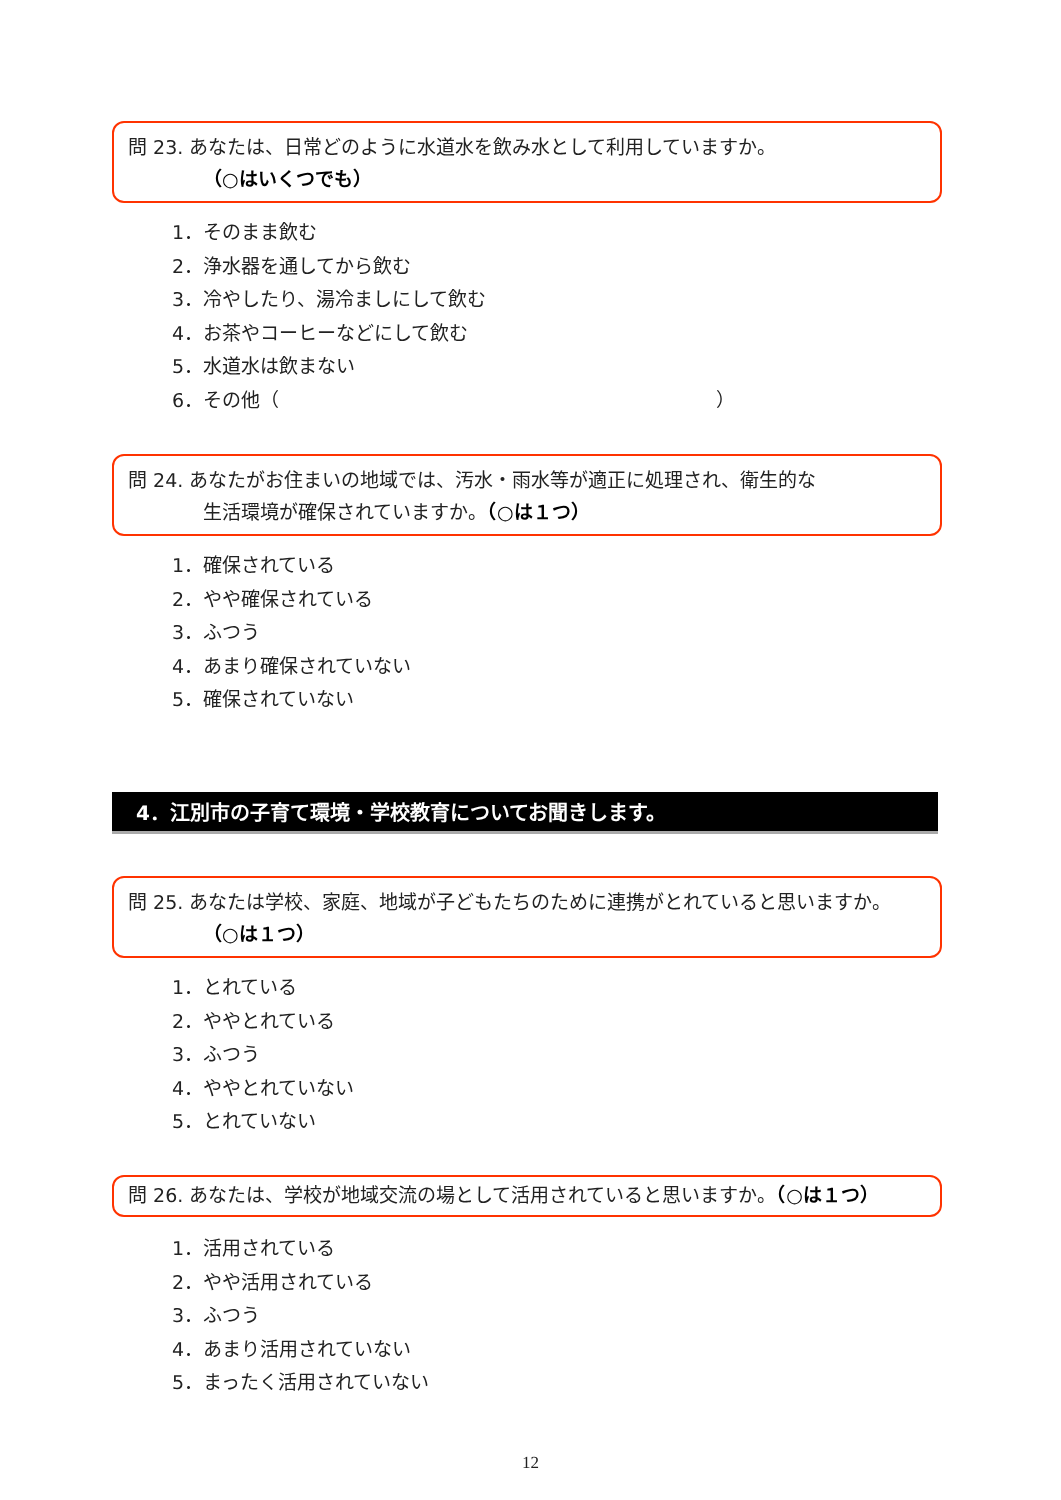問 23. あなたは、日常どのように水道水を飲み水として利用していますか。
（○はいくつでも）
1．そのまま飲む
2．浄水器を通してから飲む
3．冷やしたり、湯冷ましにして飲む
4．お茶やコーヒーなどにして飲む
5．水道水は飲まない
6．その他（　　　　　　　　　　　　　　　　　　　　　　　）
問 24. あなたがお住まいの地域では、汚水・雨水等が適正に処理され、衛生的な
生活環境が確保されていますか。（○は１つ）
1．確保されている
2．やや確保されている
3．ふつう
4．あまり確保されていない
5．確保されていない
4．江別市の子育て環境・学校教育についてお聞きします。
問 25. あなたは学校、家庭、地域が子どもたちのために連携がとれていると思いますか。
（○は１つ）
1．とれている
2．ややとれている
3．ふつう
4．ややとれていない
5．とれていない
問 26. あなたは、学校が地域交流の場として活用されていると思いますか。（○は１つ）
1．活用されている
2．やや活用されている
3．ふつう
4．あまり活用されていない
5．まったく活用されていない
12